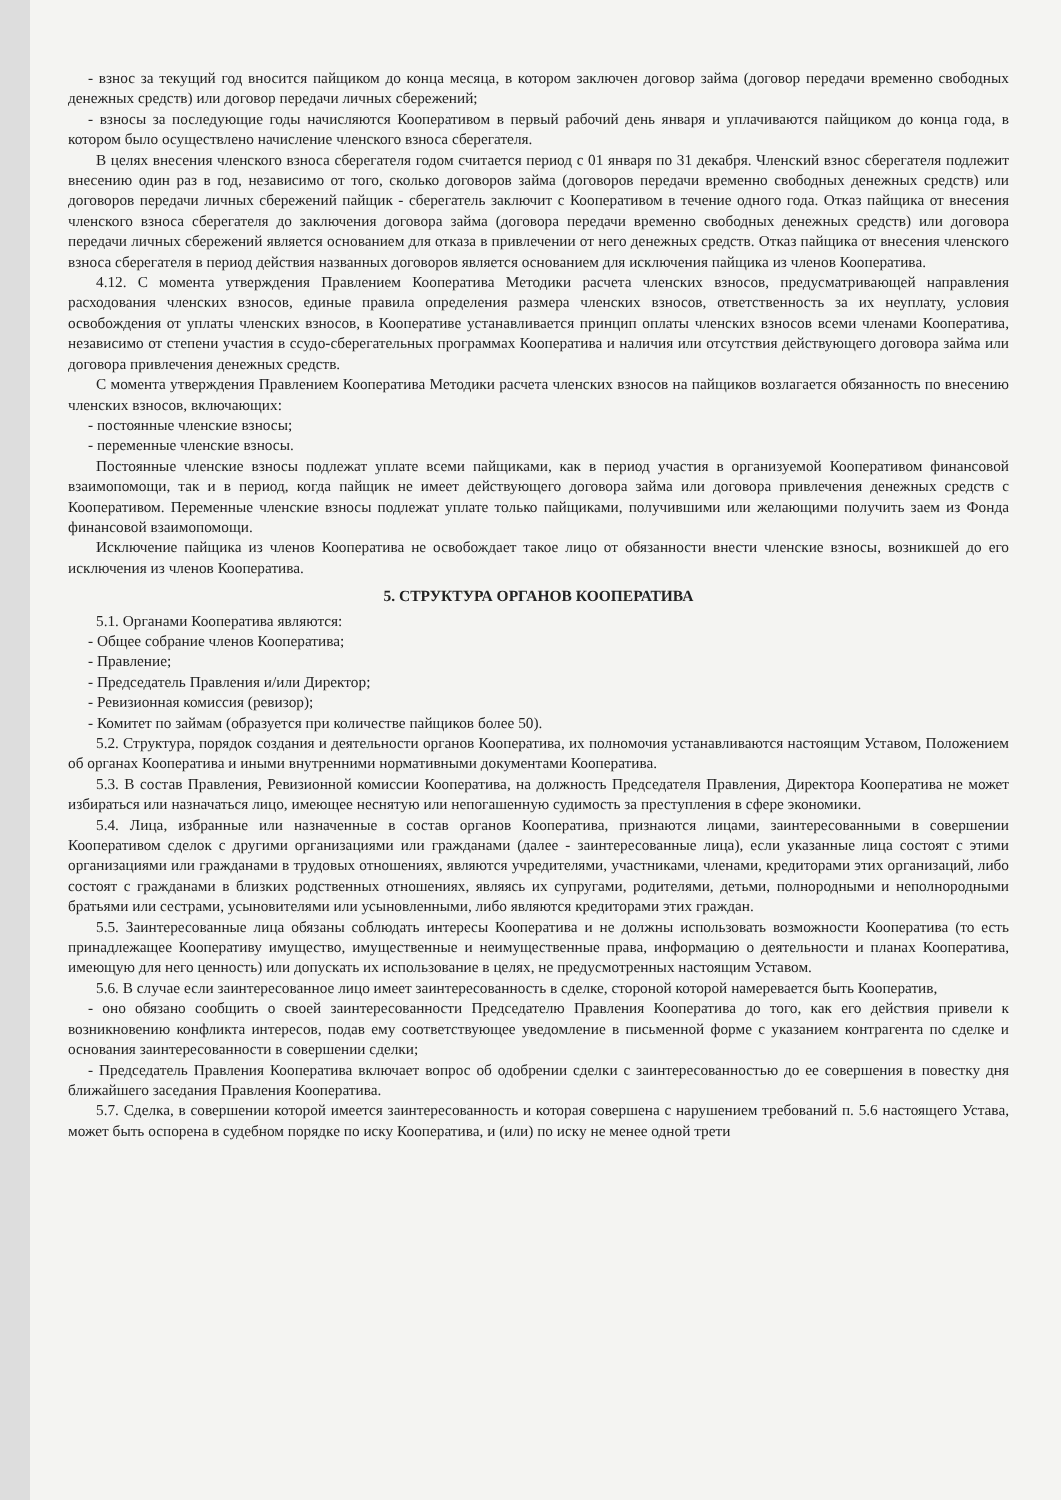- взнос за текущий год вносится пайщиком до конца месяца, в котором заключен договор займа (договор передачи временно свободных денежных средств) или договор передачи личных сбережений;
- взносы за последующие годы начисляются Кооперативом в первый рабочий день января и уплачиваются пайщиком до конца года, в котором было осуществлено начисление членского взноса сберегателя.
В целях внесения членского взноса сберегателя годом считается период с 01 января по 31 декабря. Членский взнос сберегателя подлежит внесению один раз в год, независимо от того, сколько договоров займа (договоров передачи временно свободных денежных средств) или договоров передачи личных сбережений пайщик - сберегатель заключит с Кооперативом в течение одного года. Отказ пайщика от внесения членского взноса сберегателя до заключения договора займа (договора передачи временно свободных денежных средств) или договора передачи личных сбережений является основанием для отказа в привлечении от него денежных средств. Отказ пайщика от внесения членского взноса сберегателя в период действия названных договоров является основанием для исключения пайщика из членов Кооператива.
4.12. С момента утверждения Правлением Кооператива Методики расчета членских взносов, предусматривающей направления расходования членских взносов, единые правила определения размера членских взносов, ответственность за их неуплату, условия освобождения от уплаты членских взносов, в Кооперативе устанавливается принцип оплаты членских взносов всеми членами Кооператива, независимо от степени участия в ссудо-сберегательных программах Кооператива и наличия или отсутствия действующего договора займа или договора привлечения денежных средств.
С момента утверждения Правлением Кооператива Методики расчета членских взносов на пайщиков возлагается обязанность по внесению членских взносов, включающих:
- постоянные членские взносы;
- переменные членские взносы.
Постоянные членские взносы подлежат уплате всеми пайщиками, как в период участия в организуемой Кооперативом финансовой взаимопомощи, так и в период, когда пайщик не имеет действующего договора займа или договора привлечения денежных средств с Кооперативом. Переменные членские взносы подлежат уплате только пайщиками, получившими или желающими получить заем из Фонда финансовой взаимопомощи.
Исключение пайщика из членов Кооператива не освобождает такое лицо от обязанности внести членские взносы, возникшей до его исключения из членов Кооператива.
5. СТРУКТУРА ОРГАНОВ КООПЕРАТИВА
5.1. Органами Кооператива являются:
- Общее собрание членов Кооператива;
- Правление;
- Председатель Правления и/или Директор;
- Ревизионная комиссия (ревизор);
- Комитет по займам (образуется при количестве пайщиков более 50).
5.2. Структура, порядок создания и деятельности органов Кооператива, их полномочия устанавливаются настоящим Уставом, Положением об органах Кооператива и иными внутренними нормативными документами Кооператива.
5.3. В состав Правления, Ревизионной комиссии Кооператива, на должность Председателя Правления, Директора Кооператива не может избираться или назначаться лицо, имеющее неснятую или непогашенную судимость за преступления в сфере экономики.
5.4. Лица, избранные или назначенные в состав органов Кооператива, признаются лицами, заинтересованными в совершении Кооперативом сделок с другими организациями или гражданами (далее - заинтересованные лица), если указанные лица состоят с этими организациями или гражданами в трудовых отношениях, являются учредителями, участниками, членами, кредиторами этих организаций, либо состоят с гражданами в близких родственных отношениях, являясь их супругами, родителями, детьми, полнородными и неполнородными братьями или сестрами, усыновителями или усыновленными, либо являются кредиторами этих граждан.
5.5. Заинтересованные лица обязаны соблюдать интересы Кооператива и не должны использовать возможности Кооператива (то есть принадлежащее Кооперативу имущество, имущественные и неимущественные права, информацию о деятельности и планах Кооператива, имеющую для него ценность) или допускать их использование в целях, не предусмотренных настоящим Уставом.
5.6. В случае если заинтересованное лицо имеет заинтересованность в сделке, стороной которой намеревается быть Кооператив,
- оно обязано сообщить о своей заинтересованности Председателю Правления Кооператива до того, как его действия привели к возникновению конфликта интересов, подав ему соответствующее уведомление в письменной форме с указанием контрагента по сделке и основания заинтересованности в совершении сделки;
- Председатель Правления Кооператива включает вопрос об одобрении сделки с заинтересованностью до ее совершения в повестку дня ближайшего заседания Правления Кооператива.
5.7. Сделка, в совершении которой имеется заинтересованность и которая совершена с нарушением требований п. 5.6 настоящего Устава, может быть оспорена в судебном порядке по иску Кооператива, и (или) по иску не менее одной трети